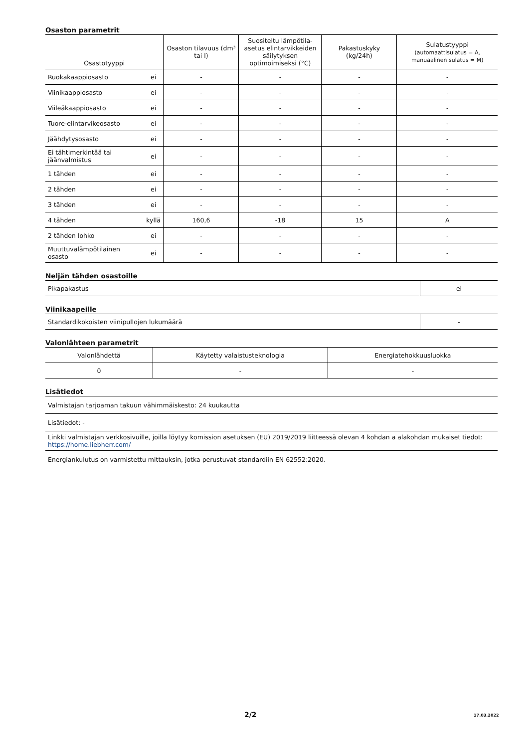Osaston parametrit
| Osastotyyppi | | Osaston tilavuus (dm³ tai l) | Suositeltu lämpötila-asetus elintarvikkeiden säilytyksen optimoimiseksi (°C) | Pakastuskyky (kg/24h) | Sulatustyyppi (automaattisulatus = A, manuaalinen sulatus = M) |
| --- | --- | --- | --- | --- | --- |
| Ruokakaappiosasto | ei | - | - | - | - |
| Viinikaappiosasto | ei | - | - | - | - |
| Viileäkaappiosasto | ei | - | - | - | - |
| Tuore-elintarvikeosasto | ei | - | - | - | - |
| Jäähdytysosasto | ei | - | - | - | - |
| Ei tähtimerkintää tai jäänvalmistus | ei | - | - | - | - |
| 1 tähden | ei | - | - | - | - |
| 2 tähden | ei | - | - | - | - |
| 3 tähden | ei | - | - | - | - |
| 4 tähden | kyllä | 160,6 | -18 | 15 | A |
| 2 tähden lohko | ei | - | - | - | - |
| Muuttuvalämpötilainen osasto | ei | - | - | - | - |
Neljän tähden osastoille
| Pikapakastus | ei |
Viinikaapeille
| Standardikokoisten viinipullojen lukumäärä | - |
Valonlähteen parametrit
| Valonlähdettä | Käytetty valaistusteknologia | Energiatehokkuusluokka |
| --- | --- | --- |
| 0 | - | - |
Lisätiedot
| Valmistajan tarjoaman takuun vähimmäiskesto: 24 kuukautta |
| Lisätiedot: - |
| Linkki valmistajan verkkosivuille, joilla löytyy komission asetuksen (EU) 2019/2019 liitteessä olevan 4 kohdan a alakohdan mukaiset tiedot: https://home.liebherr.com/ |
| Energiankulutus on varmistettu mittauksin, jotka perustuvat standardiin EN 62552:2020. |
2/2 17.03.2022